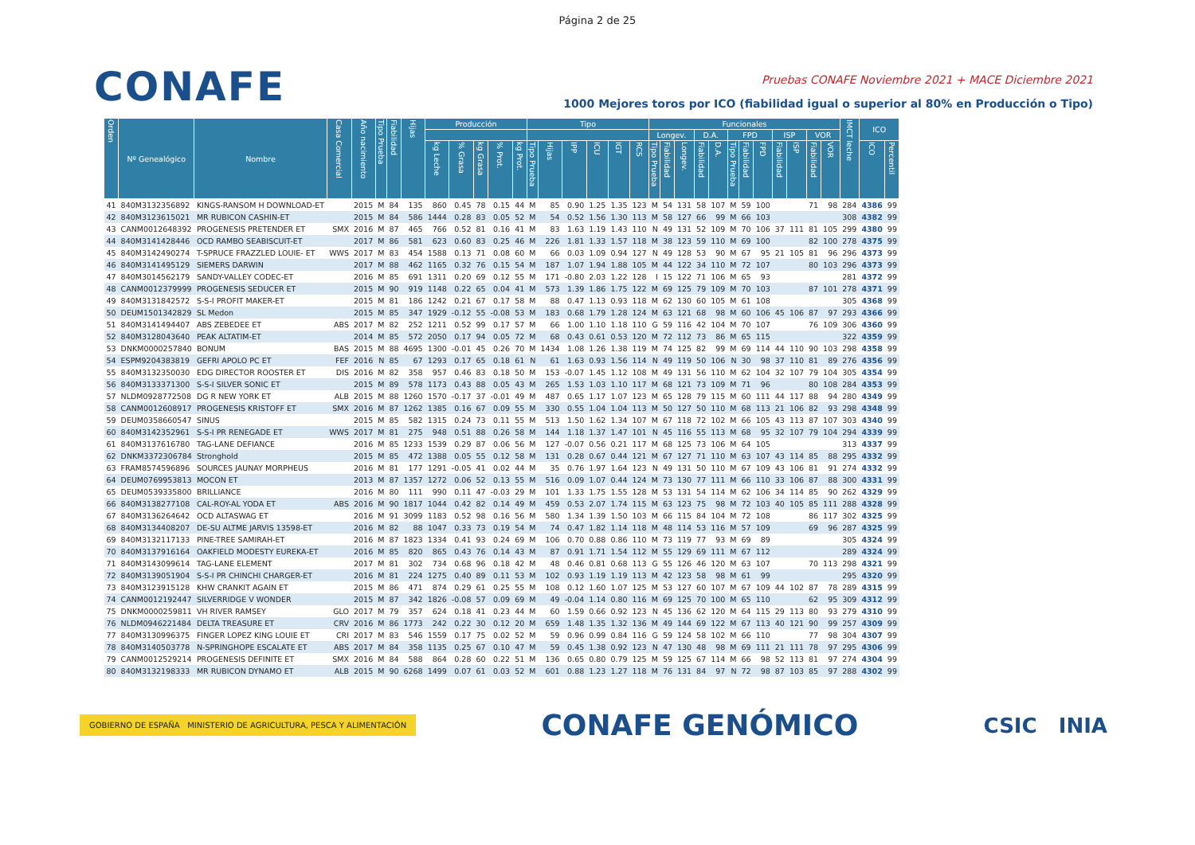Página 2 de 25
CONAFE
Pruebas CONAFE Noviembre 2021 + MACE Diciembre 2021
1000 Mejores toros por ICO (fiabilidad igual o superior al 80% en Producción o Tipo)
| Orden | Nº Genealógico | Nombre | Casa Comercial | Año nacimiento | Tipo Prueba | Fiabilidad | Hijas | Producción | | | | | Tipo | | | | | | Funcionales | | | | | | | | | | | | IMCT leche | ICO | |
| --- | --- | --- | --- | --- | --- | --- | --- | --- | --- | --- | --- | --- | --- | --- | --- | --- | --- | --- | --- | --- | --- | --- | --- | --- | --- | --- | --- | --- | --- | --- | --- | --- | --- |
| | | | | | | | | | | | | | | | | | | | Longev. | | | D.A. | | FPD | | | ISP | | VOR | | | | |
| | | | | | | | | kg Leche | % Grasa | kg Grasa | % Prot. | kg Prot. | Tipo Prueba | Hijas | IPP | ICU | IGT | RCS | Tipo Prueba | Fiabilidad | Longev. | Fiabilidad | D.A. | Tipo Prueba | Fiabilidad | FPD | Fiabilidad | ISP | Fiabilidad | VOR | | ICO | Percentil |
| 41 | 840M3132356892 | KINGS-RANSOM H DOWNLOAD-ET | | 2015 | M | 84 | 135 | 860 | 0.45 | 78 | 0.15 | 44 | M | 85 | 0.90 | 1.25 | 1.35 | 123 | M | 54 | 131 | 58 | 107 | M | 59 | 100 | | | 71 | 98 | 284 | 4386 | 99 |
| 42 | 840M3123615021 | MR RUBICON CASHIN-ET | | 2015 | M | 84 | 586 | 1444 | 0.28 | 83 | 0.05 | 52 | M | 54 | 0.52 | 1.56 | 1.30 | 113 | M | 58 | 127 | 66 | 99 | M | 66 | 103 | | | | | 308 | 4382 | 99 |
| 43 | CANM0012648392 | PROGENESIS PRETENDER ET | SMX | 2016 | M | 87 | 465 | 766 | 0.52 | 81 | 0.16 | 41 | M | 83 | 1.63 | 1.19 | 1.43 | 110 | N | 49 | 131 | 52 | 109 | M | 70 | 106 | 37 | 111 | 81 | 105 | 299 | 4380 | 99 |
| 44 | 840M3141428446 | OCD RAMBO SEABISCUIT-ET | | 2017 | M | 86 | 581 | 623 | 0.60 | 83 | 0.25 | 46 | M | 226 | 1.81 | 1.33 | 1.57 | 118 | M | 38 | 123 | 59 | 110 | M | 69 | 100 | | | 82 | 100 | 278 | 4375 | 99 |
| 45 | 840M3142490274 | T-SPRUCE FRAZZLED LOUIE- ET | WWS | 2017 | M | 83 | 454 | 1588 | 0.13 | 71 | 0.08 | 60 | M | 66 | 0.03 | 1.09 | 0.94 | 127 | N | 49 | 128 | 53 | 90 | M | 67 | 95 | 21 | 105 | 81 | 96 | 296 | 4373 | 99 |
| 46 | 840M3141495129 | SIEMERS DARWIN | | 2017 | M | 88 | 462 | 1165 | 0.32 | 76 | 0.15 | 54 | M | 187 | 1.07 | 1.94 | 1.88 | 105 | M | 44 | 122 | 34 | 110 | M | 72 | 107 | | | 80 | 103 | 296 | 4373 | 99 |
| 47 | 840M3014562179 | SANDY-VALLEY CODEC-ET | | 2016 | M | 85 | 691 | 1311 | 0.20 | 69 | 0.12 | 55 | M | 171 | -0.80 | 2.03 | 1.22 | 128 | I | 15 | 122 | 71 | 106 | M | 65 | 93 | | | | | 281 | 4372 | 99 |
| 48 | CANM0012379999 | PROGENESIS SEDUCER ET | | 2015 | M | 90 | 919 | 1148 | 0.22 | 65 | 0.04 | 41 | M | 573 | 1.39 | 1.86 | 1.75 | 122 | M | 69 | 125 | 79 | 109 | M | 70 | 103 | | | 87 | 101 | 278 | 4371 | 99 |
| 49 | 840M3131842572 | S-S-I PROFIT MAKER-ET | | 2015 | M | 81 | 186 | 1242 | 0.21 | 67 | 0.17 | 58 | M | 88 | 0.47 | 1.13 | 0.93 | 118 | M | 62 | 130 | 60 | 105 | M | 61 | 108 | | | | | 305 | 4368 | 99 |
| 50 | DEUM1501342829 | SL Medon | | 2015 | M | 85 | 347 | 1929 | -0.12 | 55 | -0.08 | 53 | M | 183 | 0.68 | 1.79 | 1.28 | 124 | M | 63 | 121 | 68 | 98 | M | 60 | 106 | 45 | 106 | 87 | 97 | 293 | 4366 | 99 |
| 51 | 840M3141494407 | ABS ZEBEDEE ET | ABS | 2017 | M | 82 | 252 | 1211 | 0.52 | 99 | 0.17 | 57 | M | 66 | 1.00 | 1.10 | 1.18 | 110 | G | 59 | 116 | 42 | 104 | M | 70 | 107 | | | 76 | 109 | 306 | 4360 | 99 |
| 52 | 840M3128043640 | PEAK ALTATIM-ET | | 2014 | M | 85 | 572 | 2050 | 0.17 | 94 | 0.05 | 72 | M | 68 | 0.43 | 0.61 | 0.53 | 120 | M | 72 | 112 | 73 | 86 | M | 65 | 115 | | | | | 322 | 4359 | 99 |
| 53 | DNKM0000257840 | BONUM | BAS | 2015 | M | 88 | 4695 | 1300 | -0.01 | 45 | 0.26 | 70 | M | 1434 | 1.08 | 1.26 | 1.38 | 119 | M | 74 | 125 | 82 | 99 | M | 69 | 114 | 44 | 110 | 90 | 103 | 298 | 4358 | 99 |
| 54 | ESPM9204383819 | GEFRI APOLO PC ET | FEF | 2016 | N | 85 | 67 | 1293 | 0.17 | 65 | 0.18 | 61 | N | 61 | 1.63 | 0.93 | 1.56 | 114 | N | 49 | 119 | 50 | 106 | N | 30 | 98 | 37 | 110 | 81 | 89 | 276 | 4356 | 99 |
| 55 | 840M3132350030 | EDG DIRECTOR ROOSTER ET | DIS | 2016 | M | 82 | 358 | 957 | 0.46 | 83 | 0.18 | 50 | M | 153 | -0.07 | 1.45 | 1.12 | 108 | M | 49 | 131 | 56 | 110 | M | 62 | 104 | 32 | 107 | 79 | 104 | 305 | 4354 | 99 |
| 56 | 840M3133371300 | S-S-I SILVER SONIC ET | | 2015 | M | 89 | 578 | 1173 | 0.43 | 88 | 0.05 | 43 | M | 265 | 1.53 | 1.03 | 1.10 | 117 | M | 68 | 121 | 73 | 109 | M | 71 | 96 | | | 80 | 108 | 284 | 4353 | 99 |
| 57 | NLDM0928772508 | DG R NEW YORK ET | ALB | 2015 | M | 88 | 1260 | 1570 | -0.17 | 37 | -0.01 | 49 | M | 487 | 0.65 | 1.17 | 1.07 | 123 | M | 65 | 128 | 79 | 115 | M | 60 | 111 | 44 | 117 | 88 | 94 | 280 | 4349 | 99 |
| 58 | CANM0012608917 | PROGENESIS KRISTOFF ET | SMX | 2016 | M | 87 | 1262 | 1385 | 0.16 | 67 | 0.09 | 55 | M | 330 | 0.55 | 1.04 | 1.04 | 113 | M | 50 | 127 | 50 | 110 | M | 68 | 113 | 21 | 106 | 82 | 93 | 298 | 4348 | 99 |
| 59 | DEUM0358660547 | SINUS | | 2015 | M | 85 | 582 | 1315 | 0.24 | 73 | 0.11 | 55 | M | 513 | 1.50 | 1.62 | 1.34 | 107 | M | 67 | 118 | 72 | 102 | M | 66 | 105 | 43 | 113 | 87 | 107 | 303 | 4340 | 99 |
| 60 | 840M3142352961 | S-S-I PR RENEGADE ET | WWS | 2017 | M | 81 | 275 | 948 | 0.51 | 88 | 0.26 | 58 | M | 144 | 1.18 | 1.37 | 1.47 | 101 | N | 45 | 116 | 55 | 113 | M | 68 | 95 | 32 | 107 | 79 | 104 | 294 | 4339 | 99 |
| 61 | 840M3137616780 | TAG-LANE DEFIANCE | | 2016 | M | 85 | 1233 | 1539 | 0.29 | 87 | 0.06 | 56 | M | 127 | -0.07 | 0.56 | 0.21 | 117 | M | 68 | 125 | 73 | 106 | M | 64 | 105 | | | | | 313 | 4337 | 99 |
| 62 | DNKM3372306784 | Stronghold | | 2015 | M | 85 | 472 | 1388 | 0.05 | 55 | 0.12 | 58 | M | 131 | 0.28 | 0.67 | 0.44 | 121 | M | 67 | 127 | 71 | 110 | M | 63 | 107 | 43 | 114 | 85 | 88 | 295 | 4332 | 99 |
| 63 | FRAM8574596896 | SOURCES JAUNAY MORPHEUS | | 2016 | M | 81 | 177 | 1291 | -0.05 | 41 | 0.02 | 44 | M | 35 | 0.76 | 1.97 | 1.64 | 123 | N | 49 | 131 | 50 | 110 | M | 67 | 109 | 43 | 106 | 81 | 91 | 274 | 4332 | 99 |
| 64 | DEUM0769953813 | MOCON ET | | 2013 | M | 87 | 1357 | 1272 | 0.06 | 52 | 0.13 | 55 | M | 516 | 0.09 | 1.07 | 0.44 | 124 | M | 73 | 130 | 77 | 111 | M | 66 | 110 | 33 | 106 | 87 | 88 | 300 | 4331 | 99 |
| 65 | DEUM0539335800 | BRILLIANCE | | 2016 | M | 80 | 111 | 990 | 0.11 | 47 | -0.03 | 29 | M | 101 | 1.33 | 1.75 | 1.55 | 128 | M | 53 | 131 | 54 | 114 | M | 62 | 106 | 34 | 114 | 85 | 90 | 262 | 4329 | 99 |
| 66 | 840M3138277108 | CAL-ROY-AL YODA ET | ABS | 2016 | M | 90 | 1817 | 1044 | 0.42 | 82 | 0.14 | 49 | M | 459 | 0.53 | 2.07 | 1.74 | 115 | M | 63 | 123 | 75 | 98 | M | 72 | 103 | 40 | 105 | 85 | 111 | 288 | 4328 | 99 |
| 67 | 840M3136264642 | OCD ALTASWAG ET | | 2016 | M | 91 | 3099 | 1183 | 0.52 | 98 | 0.16 | 56 | M | 580 | 1.34 | 1.39 | 1.50 | 103 | M | 66 | 115 | 84 | 104 | M | 72 | 108 | | | 86 | 117 | 302 | 4325 | 99 |
| 68 | 840M3134408207 | DE-SU ALTME JARVIS 13598-ET | | 2016 | M | 82 | 88 | 1047 | 0.33 | 73 | 0.19 | 54 | M | 74 | 0.47 | 1.82 | 1.14 | 118 | M | 48 | 114 | 53 | 116 | M | 57 | 109 | | | 69 | 96 | 287 | 4325 | 99 |
| 69 | 840M3132117133 | PINE-TREE SAMIRAH-ET | | 2016 | M | 87 | 1823 | 1334 | 0.41 | 93 | 0.24 | 69 | M | 106 | 0.70 | 0.88 | 0.86 | 110 | M | 73 | 119 | 77 | 93 | M | 69 | 89 | | | | | 305 | 4324 | 99 |
| 70 | 840M3137916164 | OAKFIELD MODESTY EUREKA-ET | | 2016 | M | 85 | 820 | 865 | 0.43 | 76 | 0.14 | 43 | M | 87 | 0.91 | 1.71 | 1.54 | 112 | M | 55 | 129 | 69 | 111 | M | 67 | 112 | | | | | 289 | 4324 | 99 |
| 71 | 840M3143099614 | TAG-LANE ELEMENT | | 2017 | M | 81 | 302 | 734 | 0.68 | 96 | 0.18 | 42 | M | 48 | 0.46 | 0.81 | 0.68 | 113 | G | 55 | 126 | 46 | 120 | M | 63 | 107 | | | 70 | 113 | 298 | 4321 | 99 |
| 72 | 840M3139051904 | S-S-I PR CHINCHI CHARGER-ET | | 2016 | M | 81 | 224 | 1275 | 0.40 | 89 | 0.11 | 53 | M | 102 | 0.93 | 1.19 | 1.19 | 113 | M | 42 | 123 | 58 | 98 | M | 61 | 99 | | | | | 295 | 4320 | 99 |
| 73 | 840M3123915128 | KHW CRANKIT AGAIN ET | | 2015 | M | 86 | 471 | 874 | 0.29 | 61 | 0.25 | 55 | M | 108 | 0.12 | 1.60 | 1.07 | 125 | M | 53 | 127 | 60 | 107 | M | 67 | 109 | 44 | 102 | 87 | 78 | 289 | 4315 | 99 |
| 74 | CANM0012192447 | SILVERRIDGE V WONDER | | 2015 | M | 87 | 342 | 1826 | -0.08 | 57 | 0.09 | 69 | M | 49 | -0.04 | 1.14 | 0.80 | 116 | M | 69 | 125 | 70 | 100 | M | 65 | 110 | | | 62 | 95 | 309 | 4312 | 99 |
| 75 | DNKM0000259811 | VH RIVER RAMSEY | GLO | 2017 | M | 79 | 357 | 624 | 0.18 | 41 | 0.23 | 44 | M | 60 | 1.59 | 0.66 | 0.92 | 123 | N | 45 | 136 | 62 | 120 | M | 64 | 115 | 29 | 113 | 80 | 93 | 279 | 4310 | 99 |
| 76 | NLDM0946221484 | DELTA TREASURE ET | CRV | 2016 | M | 86 | 1773 | 242 | 0.22 | 30 | 0.12 | 20 | M | 659 | 1.48 | 1.35 | 1.32 | 136 | M | 49 | 144 | 69 | 122 | M | 67 | 113 | 40 | 121 | 90 | 99 | 257 | 4309 | 99 |
| 77 | 840M3130996375 | FINGER LOPEZ KING LOUIE ET | CRI | 2017 | M | 83 | 546 | 1559 | 0.17 | 75 | 0.02 | 52 | M | 59 | 0.96 | 0.99 | 0.84 | 116 | G | 59 | 124 | 58 | 102 | M | 66 | 110 | | | 77 | 98 | 304 | 4307 | 99 |
| 78 | 840M3140503778 | N-SPRINGHOPE ESCALATE ET | ABS | 2017 | M | 84 | 358 | 1135 | 0.25 | 67 | 0.10 | 47 | M | 59 | 0.45 | 1.38 | 0.92 | 123 | N | 47 | 130 | 48 | 98 | M | 69 | 111 | 21 | 111 | 78 | 97 | 295 | 4306 | 99 |
| 79 | CANM0012529214 | PROGENESIS DEFINITE ET | SMX | 2016 | M | 84 | 588 | 864 | 0.28 | 60 | 0.22 | 51 | M | 136 | 0.65 | 0.80 | 0.79 | 125 | M | 59 | 125 | 67 | 114 | M | 66 | 98 | 52 | 113 | 81 | 97 | 274 | 4304 | 99 |
| 80 | 840M3132198333 | MR RUBICON DYNAMO ET | ALB | 2015 | M | 90 | 6268 | 1499 | 0.07 | 61 | 0.03 | 52 | M | 601 | 0.88 | 1.23 | 1.27 | 118 | M | 76 | 131 | 84 | 97 | N | 72 | 98 | 87 | 103 | 85 | 97 | 288 | 4302 | 99 |
GOBIERNO DE ESPAÑA MINISTERIO DE AGRICULTURA, PESCA Y ALIMENTACIÓN
CONAFE GENÓMICO
CSIC INIA